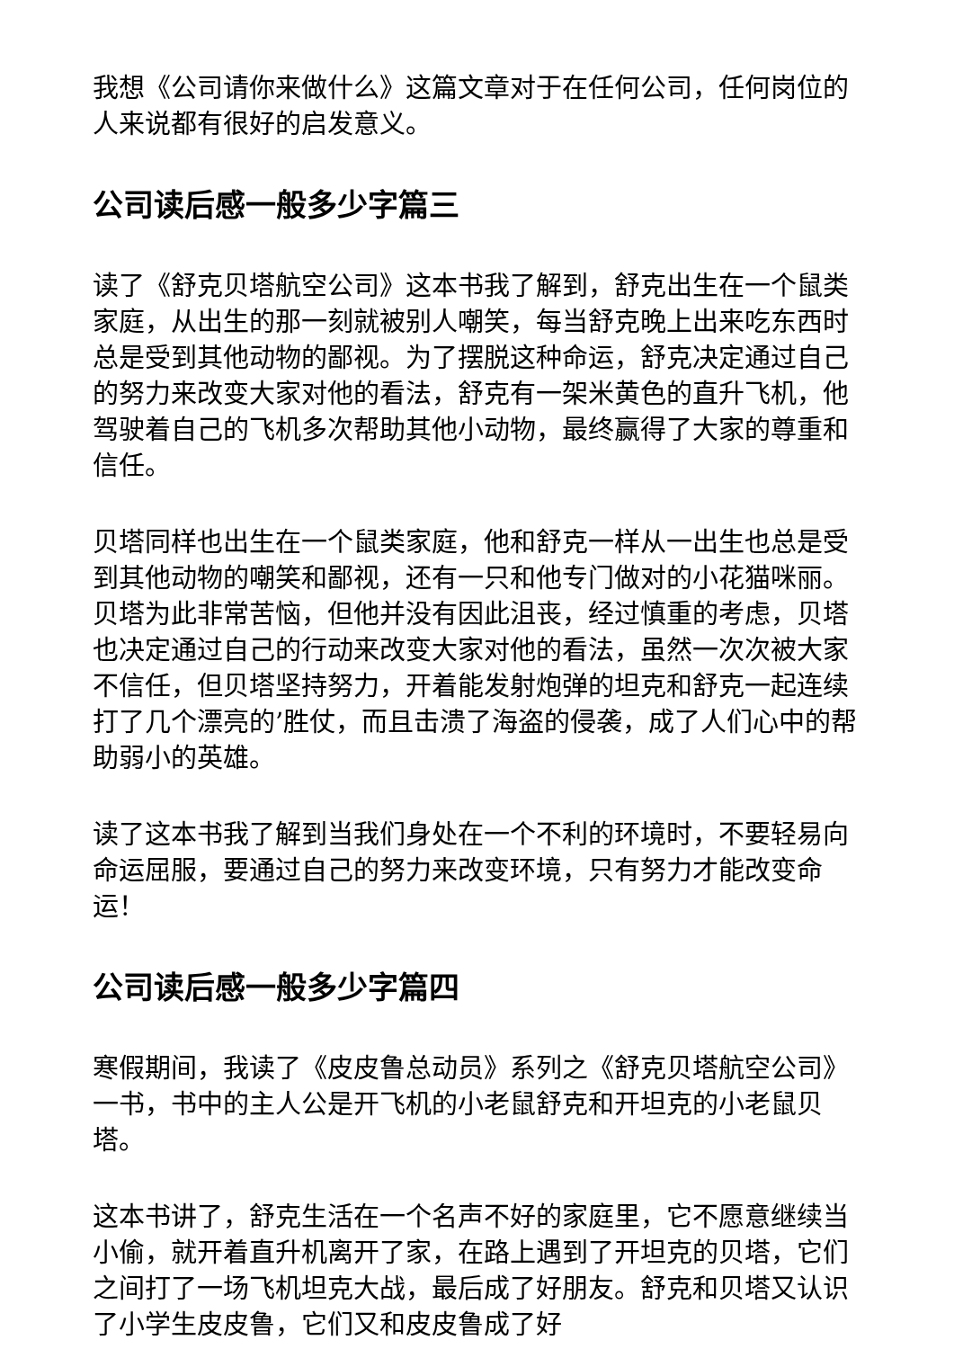我想《公司请你来做什么》这篇文章对于在任何公司，任何岗位的人来说都有很好的启发意义。
公司读后感一般多少字篇三
读了《舒克贝塔航空公司》这本书我了解到，舒克出生在一个鼠类家庭，从出生的那一刻就被别人嘲笑，每当舒克晚上出来吃东西时总是受到其他动物的鄙视。为了摆脱这种命运，舒克决定通过自己的努力来改变大家对他的看法，舒克有一架米黄色的直升飞机，他驾驶着自己的飞机多次帮助其他小动物，最终赢得了大家的尊重和信任。
贝塔同样也出生在一个鼠类家庭，他和舒克一样从一出生也总是受到其他动物的嘲笑和鄙视，还有一只和他专门做对的小花猫咪丽。贝塔为此非常苦恼，但他并没有因此沮丧，经过慎重的考虑，贝塔也决定通过自己的行动来改变大家对他的看法，虽然一次次被大家不信任，但贝塔坚持努力，开着能发射炮弹的坦克和舒克一起连续打了几个漂亮的’胜仗，而且击溃了海盗的侵袭，成了人们心中的帮助弱小的英雄。
读了这本书我了解到当我们身处在一个不利的环境时，不要轻易向命运屈服，要通过自己的努力来改变环境，只有努力才能改变命运！
公司读后感一般多少字篇四
寒假期间，我读了《皮皮鲁总动员》系列之《舒克贝塔航空公司》一书，书中的主人公是开飞机的小老鼠舒克和开坦克的小老鼠贝塔。
这本书讲了，舒克生活在一个名声不好的家庭里，它不愿意继续当小偷，就开着直升机离开了家，在路上遇到了开坦克的贝塔，它们之间打了一场飞机坦克大战，最后成了好朋友。舒克和贝塔又认识了小学生皮皮鲁，它们又和皮皮鲁成了好